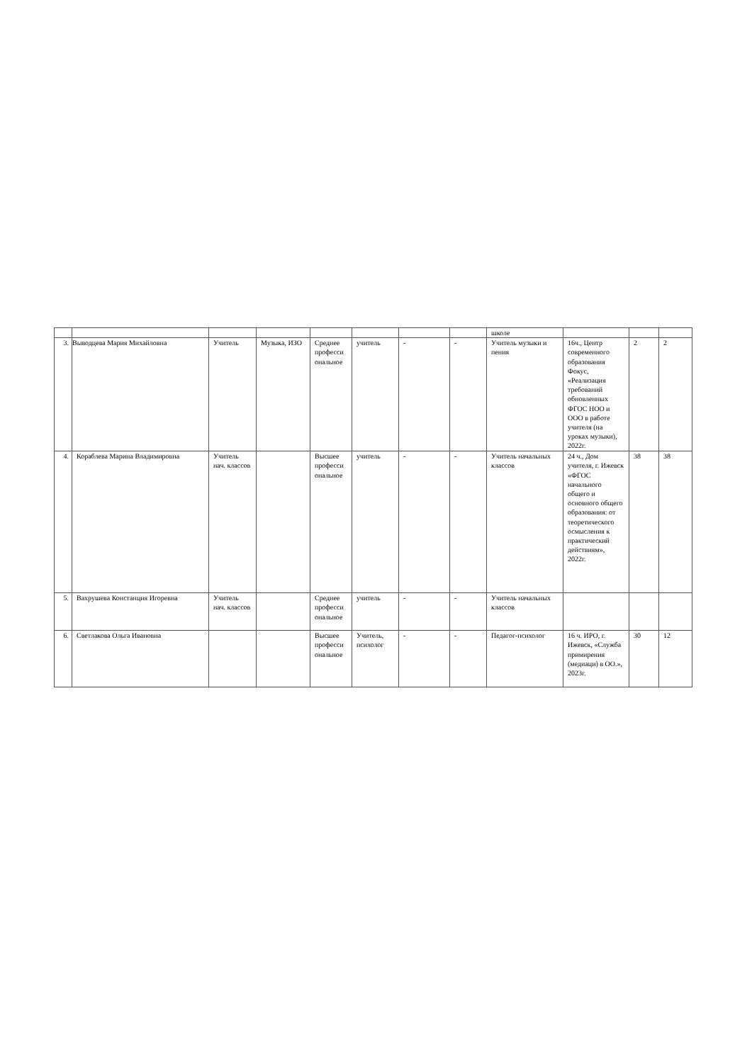| | | | | | | | | школе | | | |
| 3. | Выводцева Мария Михайловна | Учитель | Музыка, ИЗО | Среднее професси ональное | учитель | - | - | Учитель музыки и пения | 16ч., Центр современного образования Фокус, «Реализация требований обновленных ФГОС НОО и ООО в работе учителя (на уроках музыки), 2022г. | 2 | 2 |
| 4. | Кораблева Марина Владимировна | Учитель нач. классов | | Высшее професси ональное | учитель | - | - | Учитель начальных классов | 24 ч., Дом учителя, г. Ижевск «ФГОС начального общего и основного общего образования: от теоретического осмысления к практический действиям», 2022г. | 38 | 38 |
| 5. | Вахрушева Констанция Игоревна | Учитель нач. классов | | Среднее професси ональное | учитель | - | - | Учитель начальных классов | | | |
| 6. | Светлакова Ольга Ивановна | | | Высшее професси ональное | Учитель, психолог | - | - | Педагог-психолог | 16 ч. ИРО, г. Ижевск, «Служба примирения (медиаци) в ОО.», 2023г. | 30 | 12 |